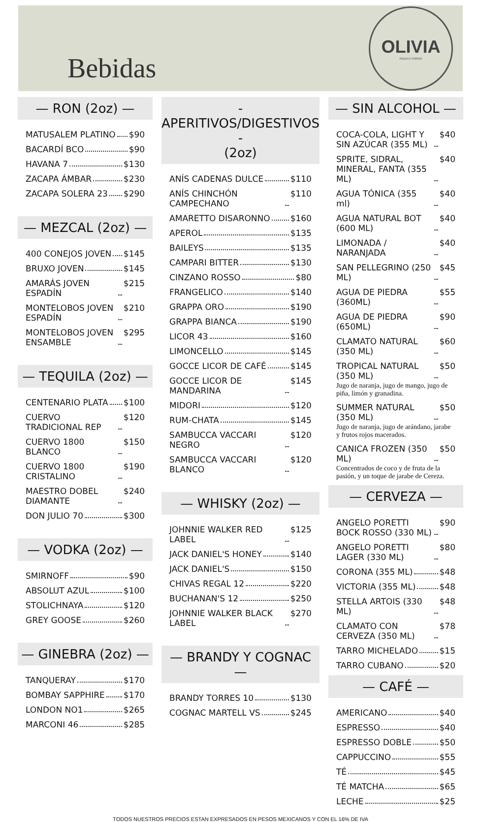Bebidas
OLIVIA
PIZZA E FORNO
— RON (2oz) —
MATUSALEM PLATINO $90
BACARDÍ BCO $90
HAVANA 7 $130
ZACAPA ÁMBAR $230
ZACAPA SOLERA 23 $290
— MEZCAL (2oz) —
400 CONEJOS JOVEN $145
BRUXO JOVEN $145
AMARÁS JOVEN ESPADÍN $215
MONTELOBOS JOVEN ESPADÍN $210
MONTELOBOS JOVEN ENSAMBLE $295
— TEQUILA (2oz) —
CENTENARIO PLATA $100
CUERVO TRADICIONAL REP $120
CUERVO 1800 BLANCO $150
CUERVO 1800 CRISTALINO $190
MAESTRO DOBEL DIAMANTE $240
DON JULIO 70 $300
— VODKA (2oz) —
SMIRNOFF $90
ABSOLUT AZUL $100
STOLICHNAYA $120
GREY GOOSE $260
— GINEBRA (2oz) —
TANQUERAY $170
BOMBAY SAPPHIRE $170
LONDON NO1 $265
MARCONI 46 $285
- APERITIVOS/DIGESTIVOS -
(2oz)
ANÍS CADENAS DULCE $110
ANÍS CHINCHÓN CAMPECHANO $110
AMARETTO DISARONNO $160
APEROL $135
BAILEYS $135
CAMPARI BITTER $130
CINZANO ROSSO $80
FRANGELICO $140
GRAPPA ORO $190
GRAPPA BIANCA $190
LICOR 43 $160
LIMONCELLO $145
GOCCE LICOR DE CAFÉ $145
GOCCE LICOR DE MANDARINA $145
MIDORI $120
RUM-CHATA $145
SAMBUCCA VACCARI NEGRO $120
SAMBUCCA VACCARI BLANCO $120
— WHISKY (2oz) —
JOHNNIE WALKER RED LABEL $125
JACK DANIEL'S HONEY $140
JACK DANIEL'S $150
CHIVAS REGAL 12 $220
BUCHANAN'S 12 $250
JOHNNIE WALKER BLACK LABEL $270
— BRANDY Y COGNAC —
BRANDY TORRES 10 $130
COGNAC MARTELL VS $245
— SIN ALCOHOL —
COCA-COLA, LIGHT Y SIN AZÚCAR (355 ML) $40
SPRITE, SIDRAL, MINERAL, FANTA (355 ML) $40
AGUA TÓNICA (355 ml) $40
AGUA NATURAL BOT (600 ML) $40
LIMONADA / NARANJADA $40
SAN PELLEGRINO (250 ML) $45
AGUA DE PIEDRA (360ML) $55
AGUA DE PIEDRA (650ML) $90
CLAMATO NATURAL (350 ML) $60
TROPICAL NATURAL (350 ML) $50
Jugo de naranja, jugo de mango, jugo de piña, limón y granadina.
SUMMER NATURAL (350 ML) $50
Jugo de naranja, jugo de arándano, jarabe y frutos rojos macerados.
CANICA FROZEN (350 ML) $50
Concentrados de coco y de fruta de la pasión, y un toque de jarabe de Cereza.
— CERVEZA —
ANGELO PORETTI BOCK ROSSO (330 ML) $90
ANGELO PORETTI LAGER (330 ML) $80
CORONA (355 ML) $48
VICTORIA (355 ML) $48
STELLA ARTOIS (330 ML) $48
CLAMATO CON CERVEZA (350 ML) $78
TARRO MICHELADO $15
TARRO CUBANO $20
— CAFÉ —
AMERICANO $40
ESPRESSO $40
ESPRESSO DOBLE $50
CAPPUCCINO $55
TÉ $45
TÉ MATCHA $65
LECHE $25
TODOS NUESTROS PRECIOS ESTAN EXPRESADOS EN PESOS MEXICANOS Y CON EL 16% DE IVA